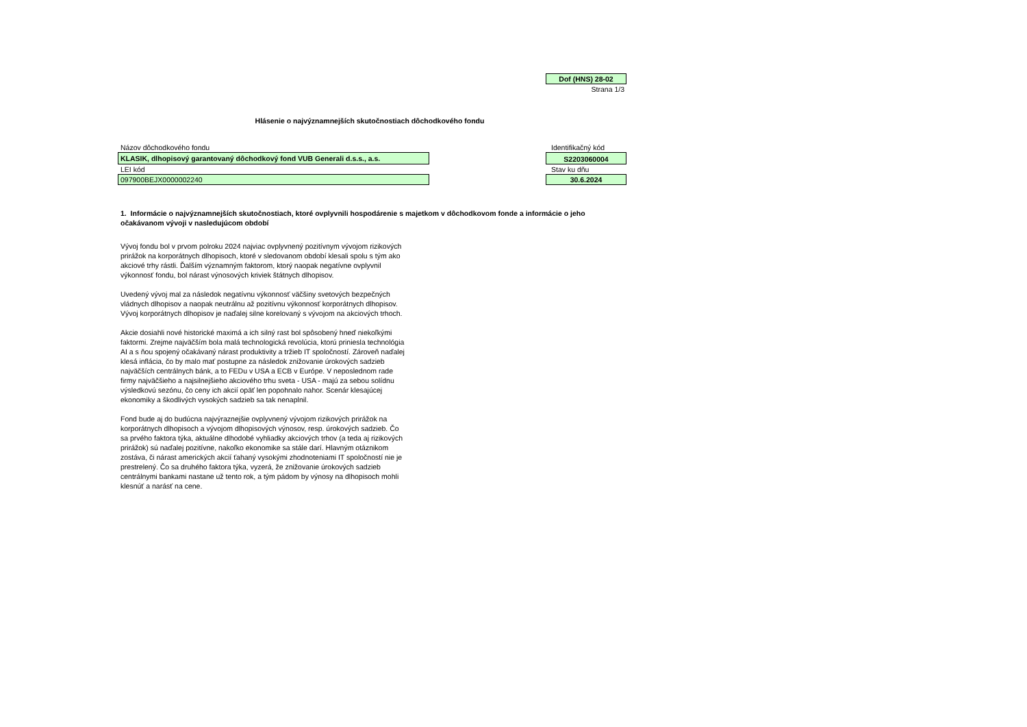Dof (HNS) 28-02
Strana 1/3
Hlásenie o najvýznamnejších skutočnostiach dôchodkového fondu
Názov dôchodkového fondu Identifikačný kód
KLASIK, dlhopisový garantovaný dôchodkový fond VUB Generali d.s.s., a.s.
S2203060004
LEI kód Stav ku dňu
097900BEJX0000002240 30.6.2024
1. Informácie o najvýznamnejších skutočnostiach, ktoré ovplyvnili hospodárenie s majetkom v dôchodkovom fonde a informácie o jeho očakávanom vývoji v nasledujúcom období
Vývoj fondu bol v prvom polroku 2024 najviac ovplyvnený pozitívnym vývojom rizikových prirážok na korporátnych dlhopisoch, ktoré v sledovanom období klesali spolu s tým ako akciové trhy rástli. Ďalším významným faktorom, ktorý naopak negatívne ovplyvnil výkonnosť fondu, bol nárast výnosových kriviek štátnych dlhopisov.
Uvedený vývoj mal za následok negatívnu výkonnosť väčšiny svetových bezpečných vládnych dlhopisov a naopak neutrálnu až pozitívnu výkonnosť korporátnych dlhopisov. Vývoj korporátnych dlhopisov je naďalej silne korelovaný s vývojom na akciových trhoch.
Akcie dosiahli nové historické maximá a ich silný rast bol spôsobený hneď niekoľkými faktormi. Zrejme najväčším bola malá technologická revolúcia, ktorú priniesla technológia AI a s ňou spojený očakávaný nárast produktivity a tržieb IT spoločností. Zároveň naďalej klesá inflácia, čo by malo mať postupne za následok znižovanie úrokových sadzieb najväčších centrálnych bánk, a to FEDu v USA a ECB v Európe. V neposlednom rade firmy najväčšieho a najsilnejšieho akciového trhu sveta - USA - majú za sebou solídnu výsledkovú sezónu, čo ceny ich akcií opäť len popohnalo nahor. Scenár klesajúcej ekonomiky a škodlivých vysokých sadzieb sa tak nenaplnil.
Fond bude aj do budúcna najvýraznejšie ovplyvnený vývojom rizikových prirážok na korporátnych dlhopisoch a vývojom dlhopisových výnosov, resp. úrokových sadzieb. Čo sa prvého faktora týka, aktuálne dlhodobé vyhliadky akciových trhov (a teda aj rizikových prirážok) sú naďalej pozitívne, nakoľko ekonomike sa stále darí. Hlavným otáznikom zostáva, či nárast amerických akcií ťahaný vysokými zhodnoteniami IT spoločností nie je prestrelený. Čo sa druhého faktora týka, vyzerá, že znižovanie úrokových sadzieb centrálnymi bankami nastane už tento rok, a tým pádom by výnosy na dlhopisoch mohli klesnúť a narásť na cene.